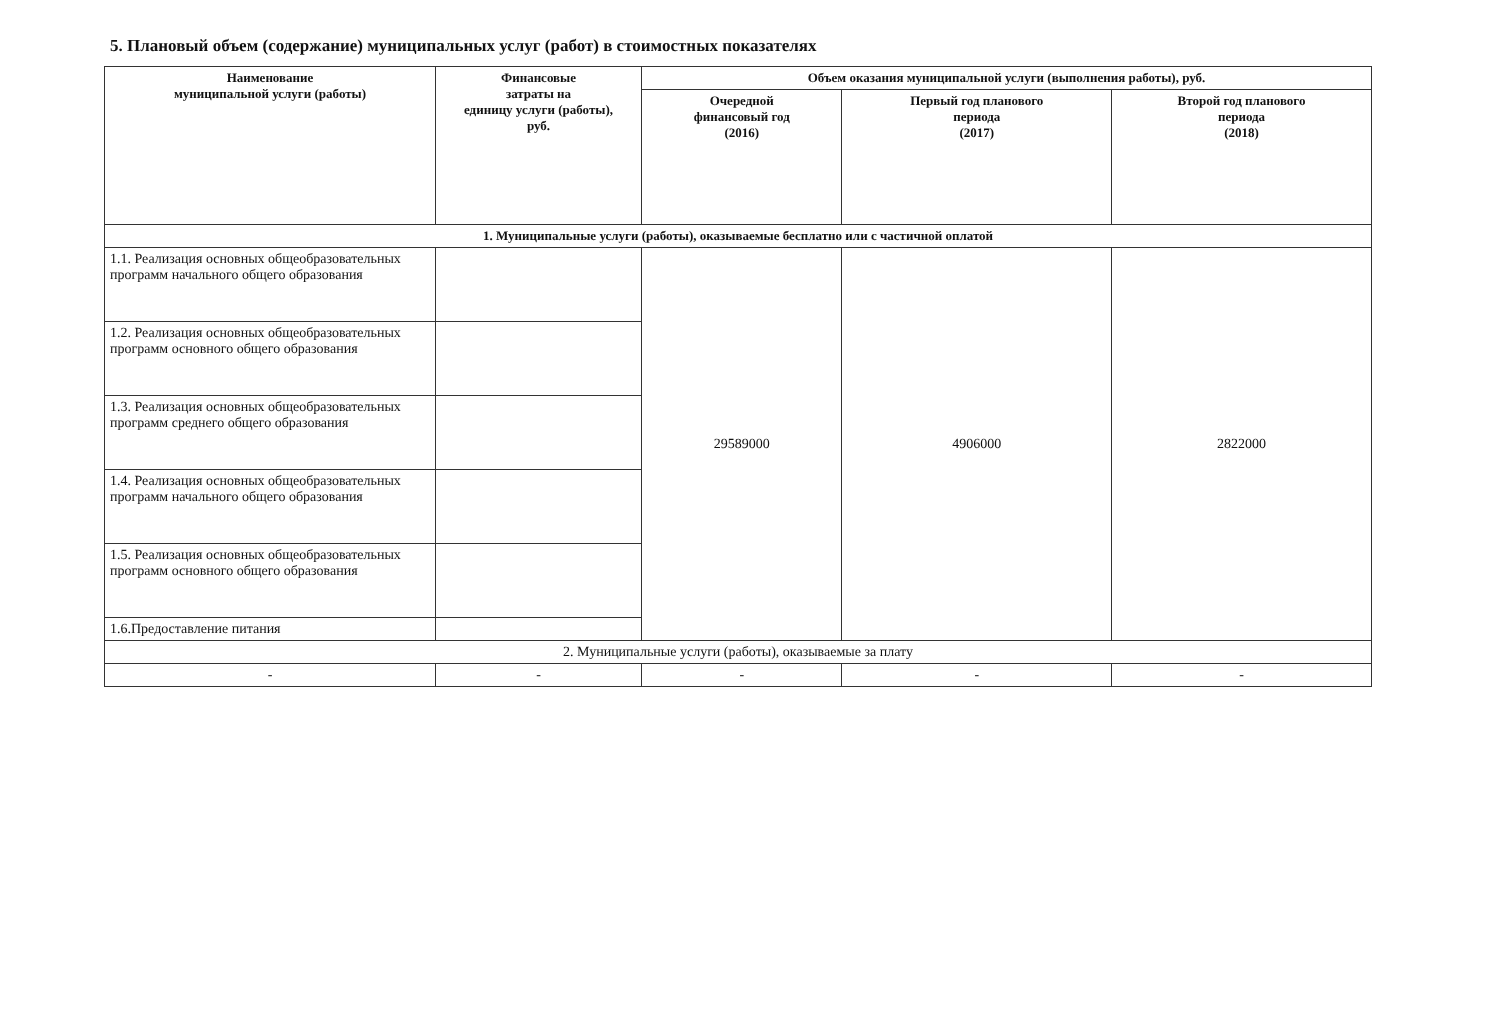5. Плановый объем (содержание) муниципальных услуг (работ) в стоимостных показателях
| Наименование муниципальной услуги (работы) | Финансовые затраты на единицу услуги (работы), руб. | Объем оказания муниципальной услуги (выполнения работы), руб. | | |
| --- | --- | --- | --- | --- |
| | | Очередной финансовый год (2016) | Первый год планового периода (2017) | Второй год планового периода (2018) |
| 1. Муниципальные услуги (работы), оказываемые бесплатно или с частичной оплатой | | | | |
| 1.1. Реализация основных общеобразовательных программ начального общего образования | | 29589000 | 4906000 | 2822000 |
| 1.2. Реализация основных общеобразовательных программ основного общего образования | | | | |
| 1.3. Реализация основных общеобразовательных программ среднего общего образования | | | | |
| 1.4. Реализация основных общеобразовательных программ начального общего образования | | | | |
| 1.5. Реализация основных общеобразовательных программ основного общего образования | | | | |
| 1.6.Предоставление питания | | | | |
| 2. Муниципальные услуги (работы), оказываемые за плату | | | | |
| - | - | - | - | - |